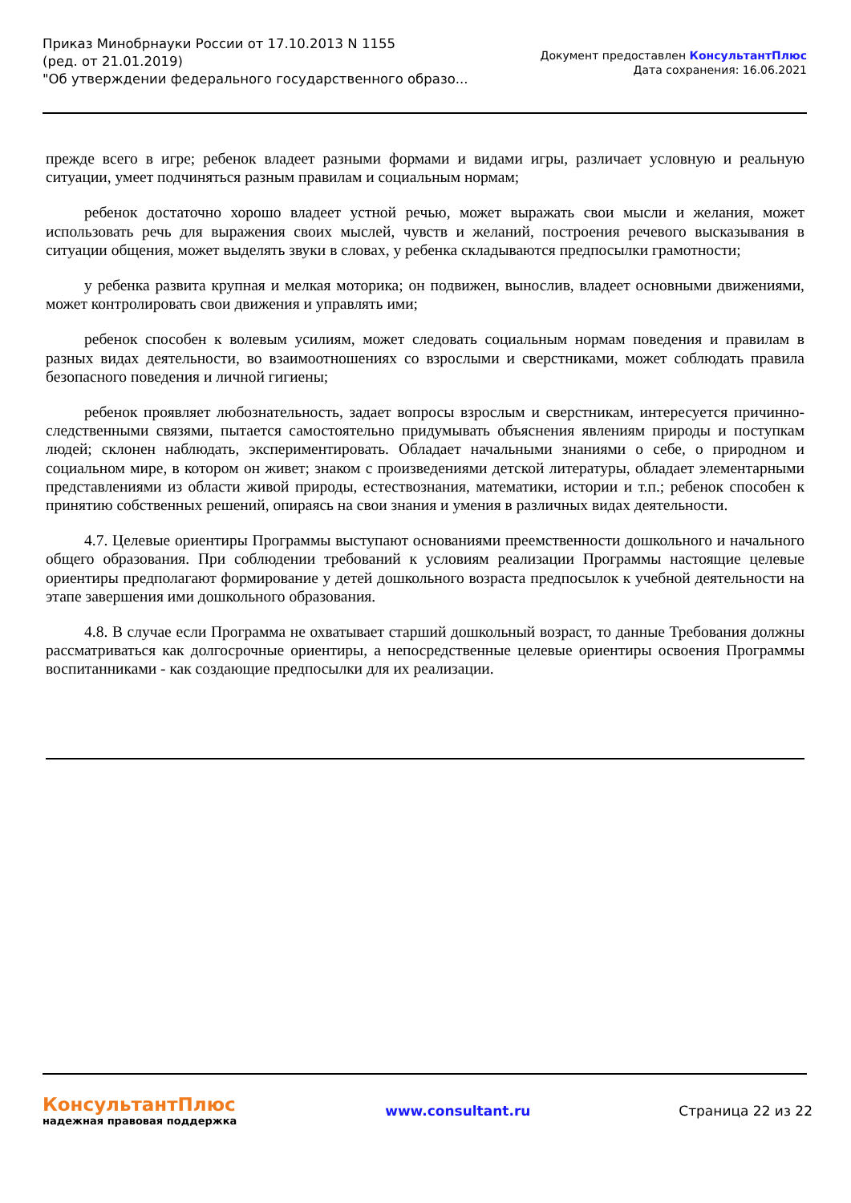Приказ Минобрнауки России от 17.10.2013 N 1155
(ред. от 21.01.2019)
"Об утверждении федерального государственного образо...
Документ предоставлен КонсультантПлюс
Дата сохранения: 16.06.2021
прежде всего в игре; ребенок владеет разными формами и видами игры, различает условную и реальную ситуации, умеет подчиняться разным правилам и социальным нормам;
ребенок достаточно хорошо владеет устной речью, может выражать свои мысли и желания, может использовать речь для выражения своих мыслей, чувств и желаний, построения речевого высказывания в ситуации общения, может выделять звуки в словах, у ребенка складываются предпосылки грамотности;
у ребенка развита крупная и мелкая моторика; он подвижен, вынослив, владеет основными движениями, может контролировать свои движения и управлять ими;
ребенок способен к волевым усилиям, может следовать социальным нормам поведения и правилам в разных видах деятельности, во взаимоотношениях со взрослыми и сверстниками, может соблюдать правила безопасного поведения и личной гигиены;
ребенок проявляет любознательность, задает вопросы взрослым и сверстникам, интересуется причинно-следственными связями, пытается самостоятельно придумывать объяснения явлениям природы и поступкам людей; склонен наблюдать, экспериментировать. Обладает начальными знаниями о себе, о природном и социальном мире, в котором он живет; знаком с произведениями детской литературы, обладает элементарными представлениями из области живой природы, естествознания, математики, истории и т.п.; ребенок способен к принятию собственных решений, опираясь на свои знания и умения в различных видах деятельности.
4.7. Целевые ориентиры Программы выступают основаниями преемственности дошкольного и начального общего образования. При соблюдении требований к условиям реализации Программы настоящие целевые ориентиры предполагают формирование у детей дошкольного возраста предпосылок к учебной деятельности на этапе завершения ими дошкольного образования.
4.8. В случае если Программа не охватывает старший дошкольный возраст, то данные Требования должны рассматриваться как долгосрочные ориентиры, а непосредственные целевые ориентиры освоения Программы воспитанниками - как создающие предпосылки для их реализации.
КонсультантПлюс
надежная правовая поддержка
www.consultant.ru Страница 22 из 22